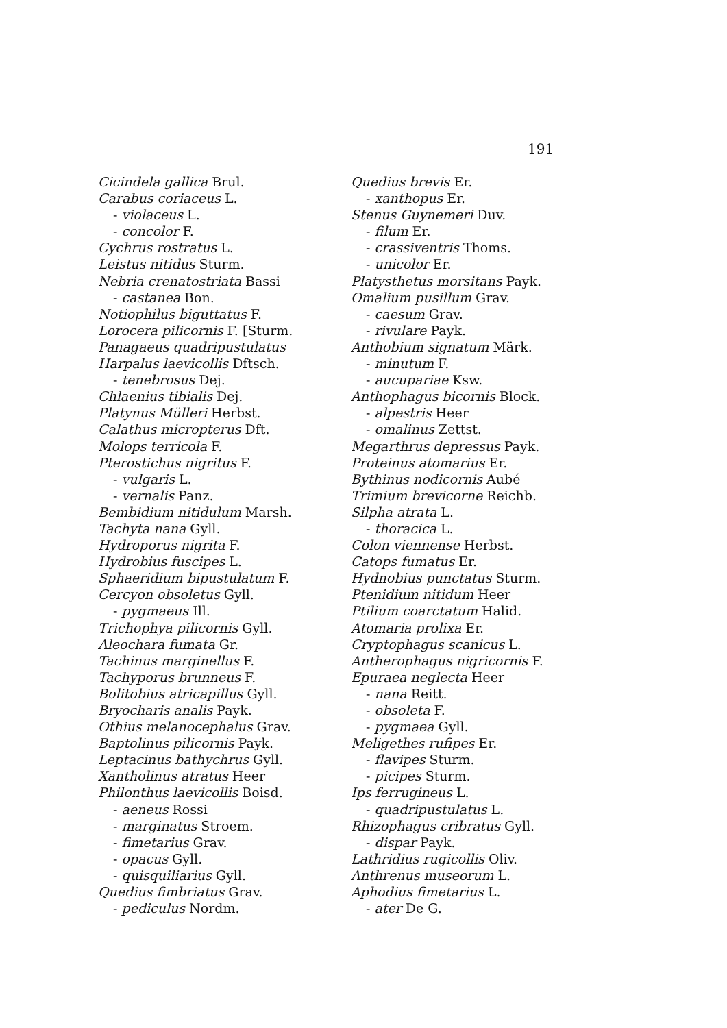191
Cicindela gallica Brul.
Carabus coriaceus L.
- violaceus L.
- concolor F.
Cychrus rostratus L.
Leistus nitidus Sturm.
Nebria crenatostriata Bassi
- castanea Bon.
Notiophilus biguttatus F.
Lorocera pilicornis F. [Sturm.
Panagaeus quadripustulatus
Harpalus laevicollis Dftsch.
- tenebrosus Dej.
Chlaenius tibialis Dej.
Platynus Mülleri Herbst.
Calathus micropterus Dft.
Molops terricola F.
Pterostichus nigritus F.
- vulgaris L.
- vernalis Panz.
Bembidium nitidulum Marsh.
Tachyta nana Gyll.
Hydroporus nigrita F.
Hydrobius fuscipes L.
Sphaeridium bipustulatum F.
Cercyon obsoletus Gyll.
- pygmaeus Ill.
Trichophya pilicornis Gyll.
Aleochara fumata Gr.
Tachinus marginellus F.
Tachyporus brunneus F.
Bolitobius atricapillus Gyll.
Bryocharis analis Payk.
Othius melanocephalus Grav.
Baptolinus pilicornis Payk.
Leptacinus bathychrus Gyll.
Xantholinus atratus Heer
Philonthus laevicollis Boisd.
- aeneus Rossi
- marginatus Stroem.
- fimetarius Grav.
- opacus Gyll.
- quisquiliarius Gyll.
Quedius fimbriatus Grav.
- pediculus Nordm.
Quedius brevis Er.
- xanthopus Er.
Stenus Guynemeri Duv.
- filum Er.
- crassiventris Thoms.
- unicolor Er.
Platysthetus morsitans Payk.
Omalium pusillum Grav.
- caesum Grav.
- rivulare Payk.
Anthobium signatum Märk.
- minutum F.
- aucupariae Ksw.
Anthophagus bicornis Block.
- alpestris Heer
- omalinus Zettst.
Megarthrus depressus Payk.
Proteinus atomarius Er.
Bythinus nodicornis Aubé
Trimium brevicorne Reichb.
Silpha atrata L.
- thoracica L.
Colon viennense Herbst.
Catops fumatus Er.
Hydnobius punctatus Sturm.
Ptenidium nitidum Heer
Ptilium coarctatum Halid.
Atomaria prolixa Er.
Cryptophagus scanicus L.
Antherophagus nigricornis F.
Epuraea neglecta Heer
- nana Reitt.
- obsoleta F.
- pygmaea Gyll.
Meligethes rufipes Er.
- flavipes Sturm.
- picipes Sturm.
Ips ferrugineus L.
- quadripustulatus L.
Rhizophagus cribratus Gyll.
- dispar Payk.
Lathridius rugicollis Oliv.
Anthrenus museorum L.
Aphodius fimetarius L.
- ater De G.